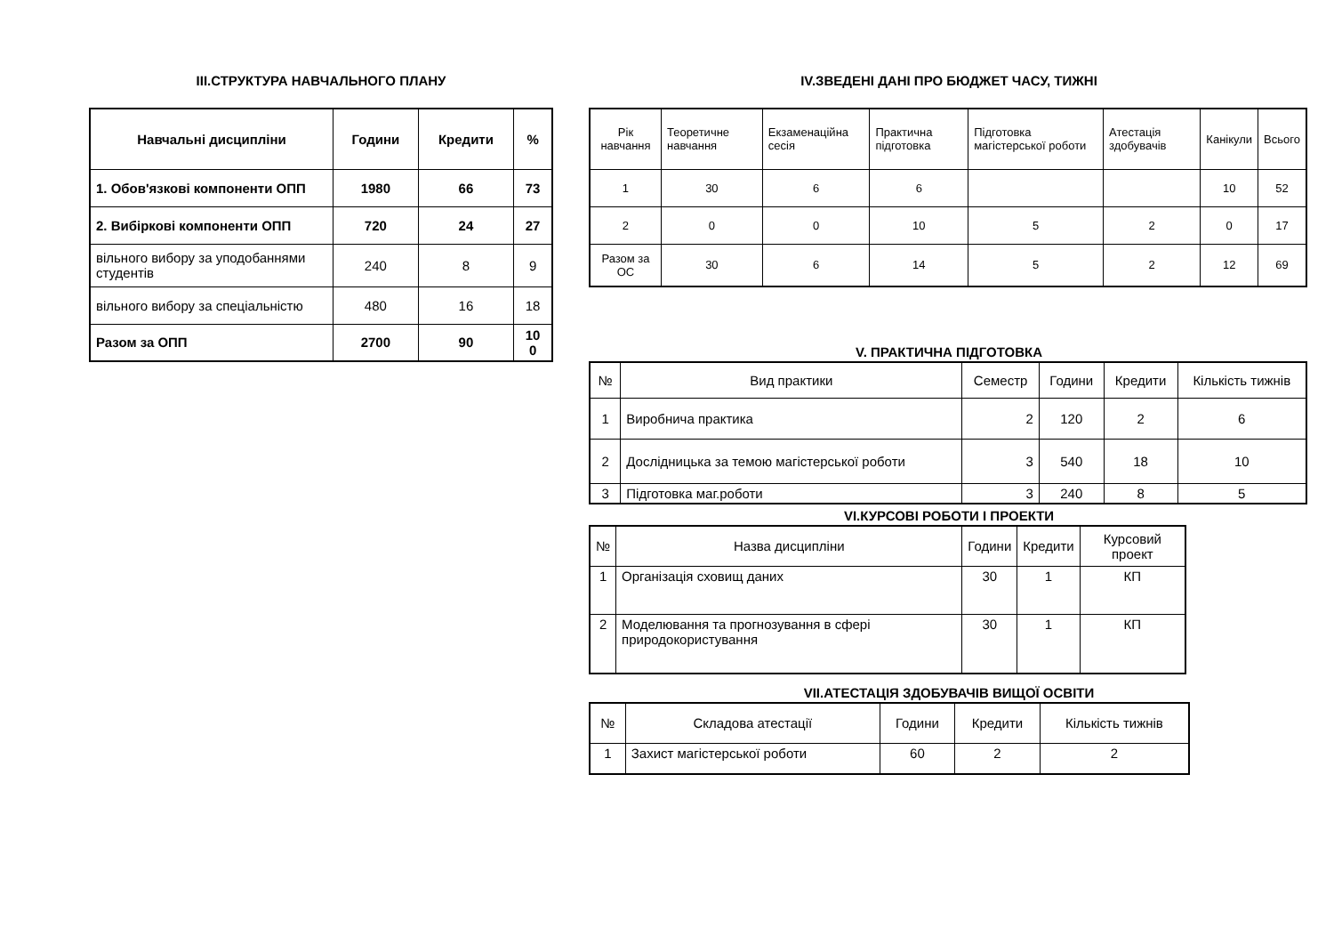ІІІ.СТРУКТУРА НАВЧАЛЬНОГО ПЛАНУ
| Навчальні дисципліни | Години | Кредити | % |
| --- | --- | --- | --- |
| 1. Обов'язкові компоненти ОПП | 1980 | 66 | 73 |
| 2. Вибіркові компоненти ОПП | 720 | 24 | 27 |
| вільного вибору за уподобаннями студентів | 240 | 8 | 9 |
| вільного вибору за спеціальністю | 480 | 16 | 18 |
| Разом за ОПП | 2700 | 90 | 10 0 |
IV.ЗВЕДЕНІ ДАНІ ПРО БЮДЖЕТ ЧАСУ, ТИЖНІ
| Рік навчання | Теоретичне навчання | Екзаменаційна сесія | Практична підготовка | Підготовка магістерської роботи | Атестація здобувачів | Канікули | Всього |
| --- | --- | --- | --- | --- | --- | --- | --- |
| 1 | 30 | 6 | 6 | | | 10 | 52 |
| 2 | 0 | 0 | 10 | 5 | 2 | 0 | 17 |
| Разом за ОС | 30 | 6 | 14 | 5 | 2 | 12 | 69 |
V. ПРАКТИЧНА ПІДГОТОВКА
| № | Вид практики | Семестр | Години | Кредити | Кількість тижнів |
| --- | --- | --- | --- | --- | --- |
| 1 | Виробнича практика | 2 | 120 | 2 | 6 |
| 2 | Дослідницька за темою магістерської роботи | 3 | 540 | 18 | 10 |
| 3 | Підготовка маг.роботи | 3 | 240 | 8 | 5 |
VI.КУРСОВІ РОБОТИ І ПРОЕКТИ
| № | Назва дисципліни | Години | Кредити | Курсовий проект |
| --- | --- | --- | --- | --- |
| 1 | Організація сховищ даних | 30 | 1 | КП |
| 2 | Моделювання та прогнозування в сфері природокористування | 30 | 1 | КП |
VII.АТЕСТАЦІЯ ЗДОБУВАЧІВ ВИЩОЇ ОСВІТИ
| № | Складова атестації | Години | Кредити | Кількість тижнів |
| --- | --- | --- | --- | --- |
| 1 | Захист магістерської роботи | 60 | 2 | 2 |